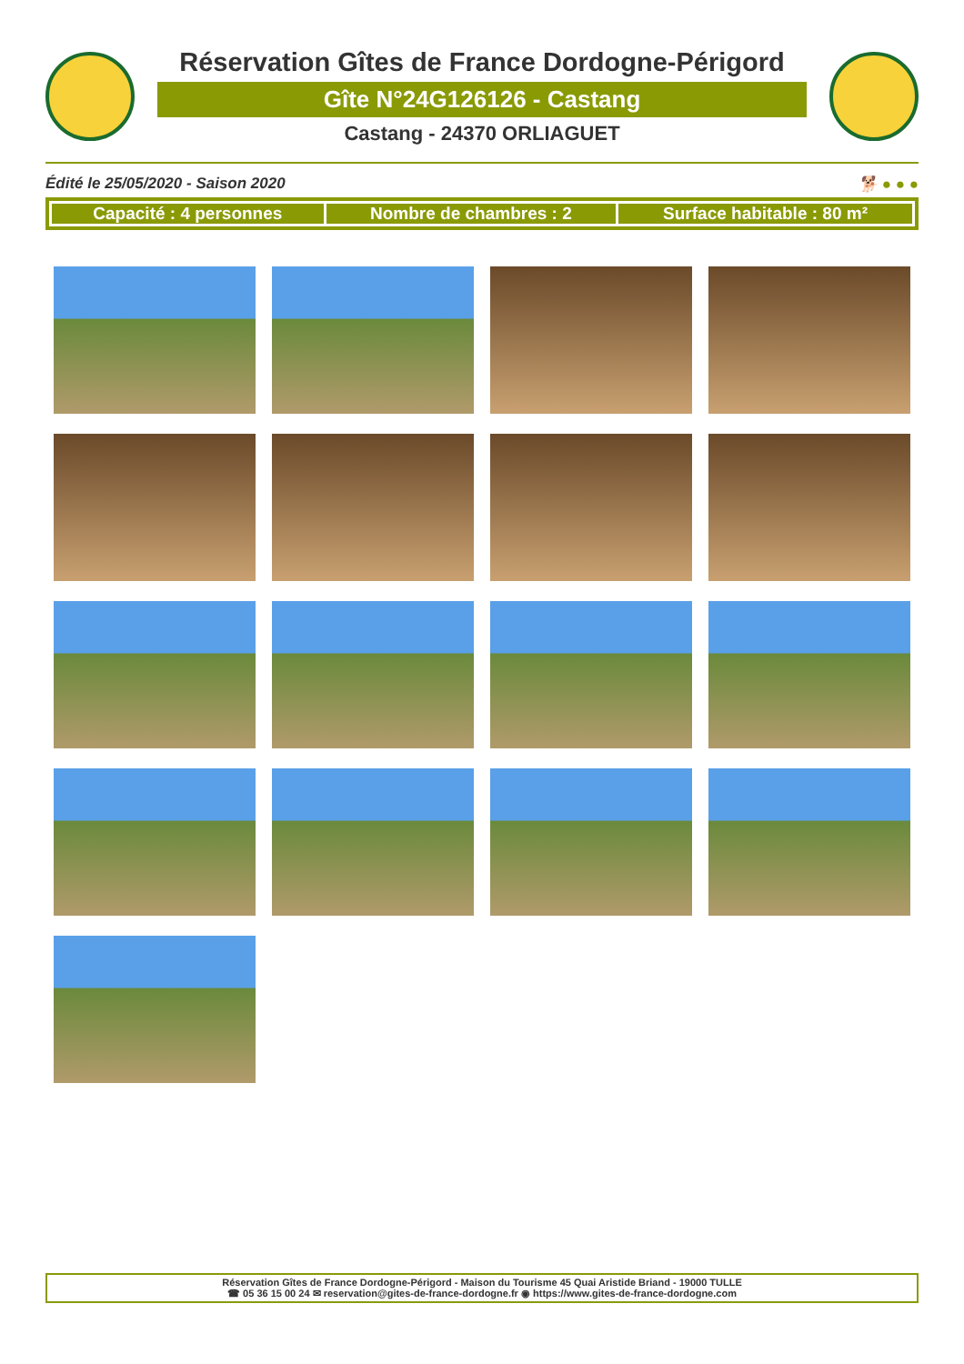Réservation Gîtes de France Dordogne-Périgord
Gîte N°24G126126 - Castang
Castang - 24370 ORLIAGUET
Édité le 25/05/2020 - Saison 2020 🐕 ● ● ●
| Capacité : 4 personnes | Nombre de chambres : 2 | Surface habitable : 80 m² |
Réservation Gîtes de France Dordogne-Périgord - Maison du Tourisme 45 Quai Aristide Briand - 19000 TULLE
☎ 05 36 15 00 24 ✉ reservation@gites-de-france-dordogne.fr ◉ https://www.gites-de-france-dordogne.com